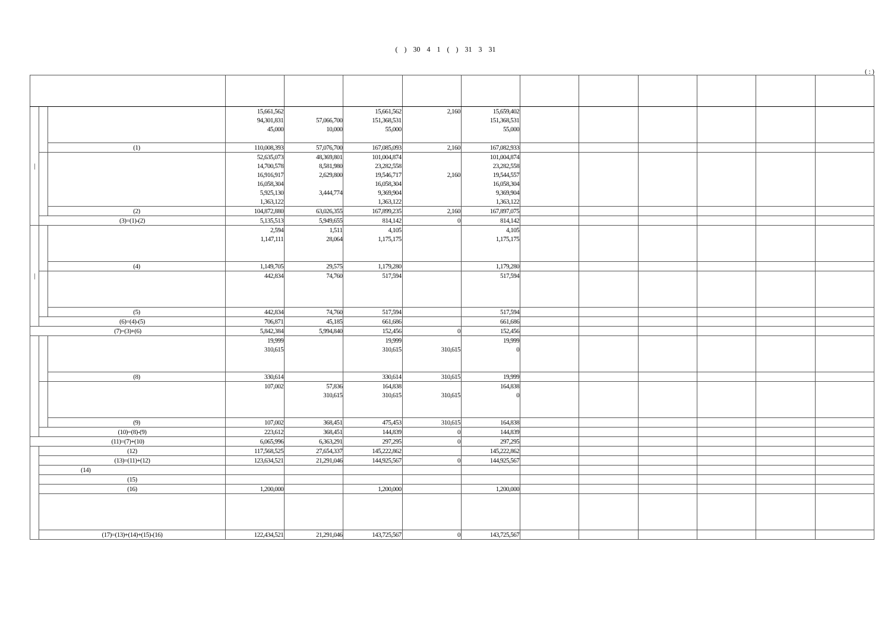( ) 30 4 1 ( ) 31 3 31
( : )
| / | | | 15,661,562 94,301,831 45,000 | 57,066,700 10,000 | 15,661,562 151,368,531 55,000 | 2,160 | 15,659,402 151,368,531 55,000 | | | | | | |
| | | (1) | 110,008,393 | 57,076,700 | 167,085,093 | 2,160 | 167,082,933 | | | | | | |
| | | | 52,635,073 14,700,578 16,916,917 16,058,304 5,925,130 1,363,122 | 48,369,801 8,581,980 2,629,800 3,444,774 | 101,004,874 23,282,558 19,546,717 16,058,304 9,369,904 1,363,122 | 2,160 | 101,004,874 23,282,558 19,544,557 16,058,304 9,369,904 1,363,122 | | | | | | |
| | | (2) | 104,872,880 | 63,026,355 | 167,899,235 | 2,160 | 167,897,075 | | | | | | |
| | (3)=(1)-(2) | | 5,135,513 | 5,949,655 | 814,142 | 0 | 814,142 | | | | | | |
| / | | | 2,594 1,147,111 | 1,511 28,064 | 4,105 1,175,175 | | 4,105 1,175,175 | | | | | | |
| | | (4) | 1,149,705 | 29,575 | 1,179,280 | | 1,179,280 | | | | | | |
| | | | 442,834 | 74,760 | 517,594 | | 517,594 | | | | | | |
| | | (5) | 442,834 | 74,760 | 517,594 | | 517,594 | | | | | | |
| | (6)=(4)-(5) | | 706,871 | 45,185 | 661,686 | | 661,686 | | | | | | |
| (7)=(3)+(6) | | | 5,842,384 | 5,994,840 | 152,456 | 0 | 152,456 | | | | | | |
| | | | 19,999 310,615 | | 19,999 310,615 | 310,615 | 19,999 0 | | | | | | |
| | | (8) | 330,614 | | 330,614 | 310,615 | 19,999 | | | | | | |
| | | | 107,002 | 57,836 310,615 | 164,838 310,615 | 310,615 | 164,838 0 | | | | | | |
| | | (9) | 107,002 | 368,451 | 475,453 | 310,615 | 164,838 | | | | | | |
| | (10)=(8)-(9) | | 223,612 | 368,451 | 144,839 | 0 | 144,839 | | | | | | |
| (11)=(7)+(10) | | | 6,065,996 | 6,363,291 | 297,295 | 0 | 297,295 | | | | | | |
| | (12) | | 117,568,525 | 27,654,337 | 145,222,862 | | 145,222,862 | | | | | | |
| | (13)=(11)+(12) | | 123,634,521 | 21,291,046 | 144,925,567 | 0 | 144,925,567 | | | | | | |
| | (14) | | | | | | | | | | | | |
| | (15) | | | | | | | | | | | | |
| | (16) | | 1,200,000 | | 1,200,000 | | 1,200,000 | | | | | | |
| | (17)=(13)+(14)+(15)-(16) | | 122,434,521 | 21,291,046 | 143,725,567 | 0 | 143,725,567 | | | | | | |